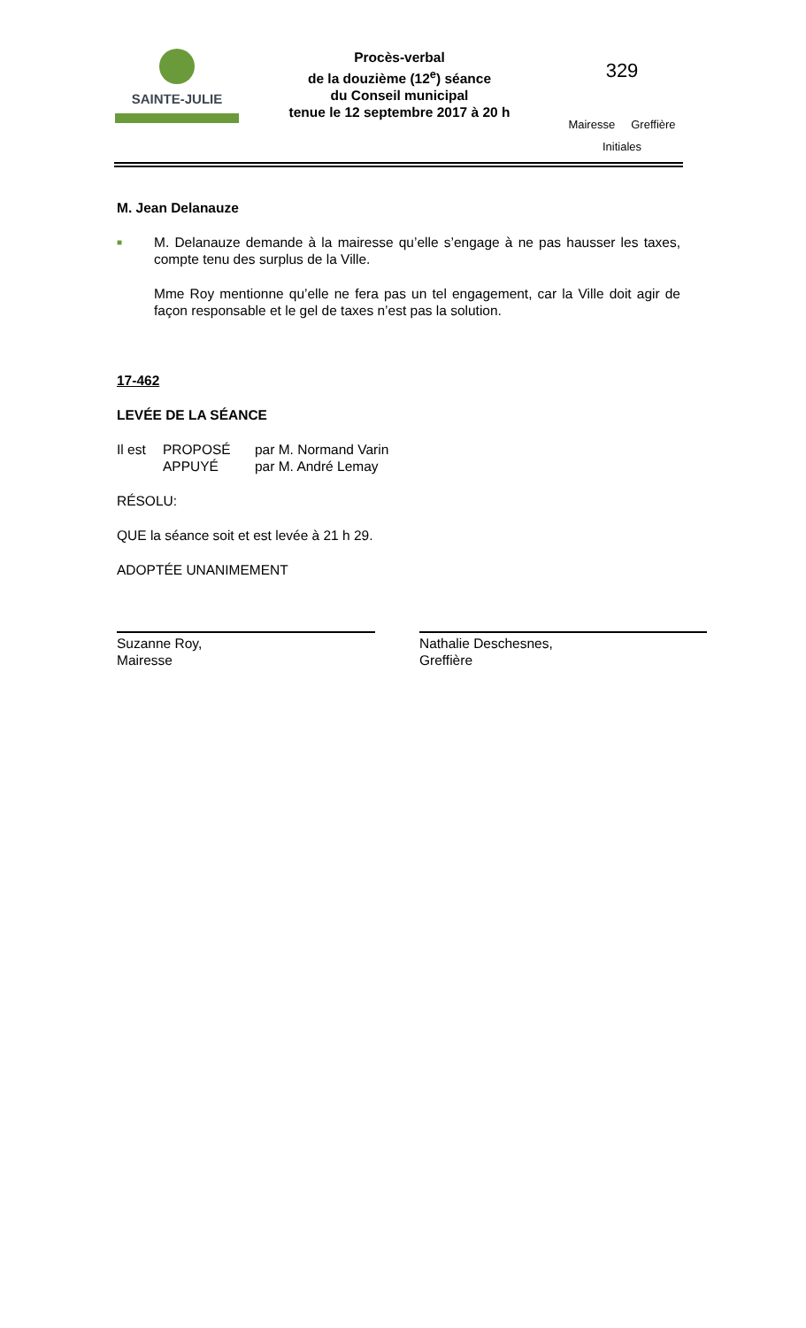SAINTE-JULIE
Procès-verbal
de la douzième (12<sup>e</sup>) séance
du Conseil municipal
tenue le 12 septembre 2017 à 20 h
329
Mairesse Greffière
Initiales
M. Jean Delanauze
■ M. Delanauze demande à la mairesse qu’elle s’engage à ne pas hausser les taxes, compte tenu des surplus de la Ville.
Mme Roy mentionne qu’elle ne fera pas un tel engagement, car la Ville doit agir de façon responsable et le gel de taxes n’est pas la solution.
17-462
LEVÉE DE LA SÉANCE
Il est PROPOSÉ
APPUYÉ par M. Normand Varin
par M. André Lemay
RÉSOLU:
QUE la séance soit et est levée à 21 h 29.
ADOPTÉE UNANIMEMENT
Suzanne Roy,
Mairesse
Nathalie Deschesnes,
Greffière